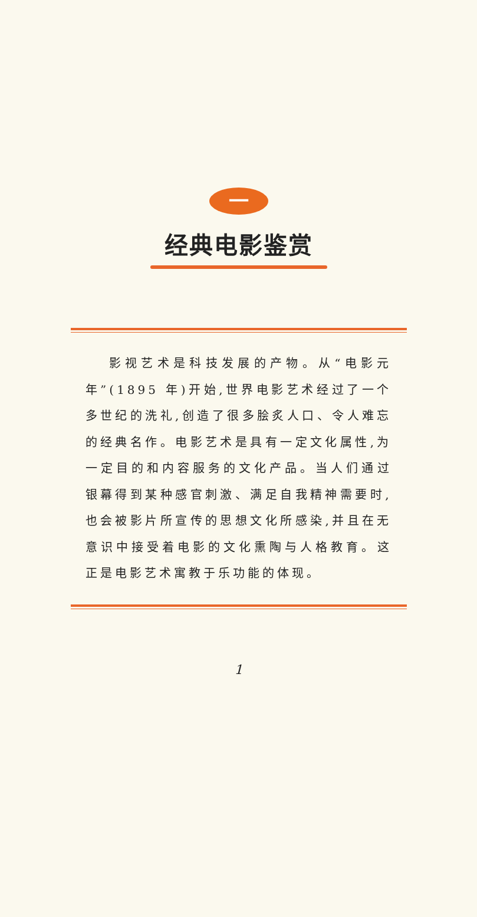一
经典电影鉴赏
影视艺术是科技发展的产物。从“电影元年”(1895 年)开始,世界电影艺术经过了一个多世纪的洗礼,创造了很多脍炙人口、令人难忘的经典名作。电影艺术是具有一定文化属性,为一定目的和内容服务的文化产品。当人们通过银幕得到某种感官刺激、满足自我精神需要时,也会被影片所宣传的思想文化所感染,并且在无意识中接受着电影的文化熏陶与人格教育。这正是电影艺术寓教于乐功能的体现。
1